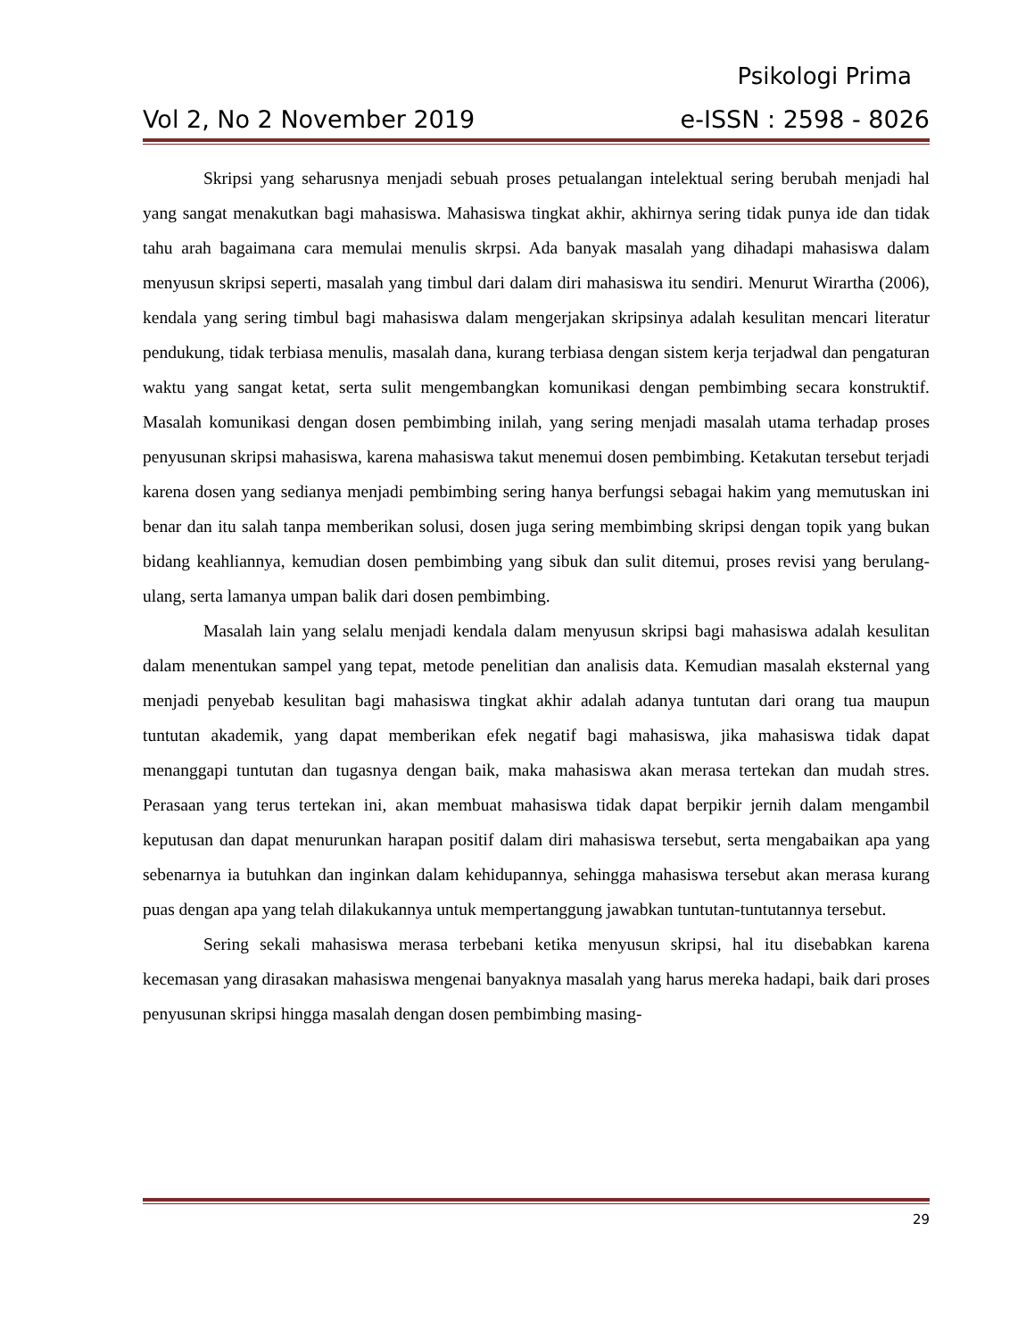Psikologi Prima
Vol 2, No 2 November 2019 e-ISSN : 2598 - 8026
Skripsi yang seharusnya menjadi sebuah proses petualangan intelektual sering berubah menjadi hal yang sangat menakutkan bagi mahasiswa. Mahasiswa tingkat akhir, akhirnya sering tidak punya ide dan tidak tahu arah bagaimana cara memulai menulis skrpsi. Ada banyak masalah yang dihadapi mahasiswa dalam menyusun skripsi seperti, masalah yang timbul dari dalam diri mahasiswa itu sendiri. Menurut Wirartha (2006), kendala yang sering timbul bagi mahasiswa dalam mengerjakan skripsinya adalah kesulitan mencari literatur pendukung, tidak terbiasa menulis, masalah dana, kurang terbiasa dengan sistem kerja terjadwal dan pengaturan waktu yang sangat ketat, serta sulit mengembangkan komunikasi dengan pembimbing secara konstruktif. Masalah komunikasi dengan dosen pembimbing inilah, yang sering menjadi masalah utama terhadap proses penyusunan skripsi mahasiswa, karena mahasiswa takut menemui dosen pembimbing. Ketakutan tersebut terjadi karena dosen yang sedianya menjadi pembimbing sering hanya berfungsi sebagai hakim yang memutuskan ini benar dan itu salah tanpa memberikan solusi, dosen juga sering membimbing skripsi dengan topik yang bukan bidang keahliannya, kemudian dosen pembimbing yang sibuk dan sulit ditemui, proses revisi yang berulang-ulang, serta lamanya umpan balik dari dosen pembimbing.
Masalah lain yang selalu menjadi kendala dalam menyusun skripsi bagi mahasiswa adalah kesulitan dalam menentukan sampel yang tepat, metode penelitian dan analisis data. Kemudian masalah eksternal yang menjadi penyebab kesulitan bagi mahasiswa tingkat akhir adalah adanya tuntutan dari orang tua maupun tuntutan akademik, yang dapat memberikan efek negatif bagi mahasiswa, jika mahasiswa tidak dapat menanggapi tuntutan dan tugasnya dengan baik, maka mahasiswa akan merasa tertekan dan mudah stres. Perasaan yang terus tertekan ini, akan membuat mahasiswa tidak dapat berpikir jernih dalam mengambil keputusan dan dapat menurunkan harapan positif dalam diri mahasiswa tersebut, serta mengabaikan apa yang sebenarnya ia butuhkan dan inginkan dalam kehidupannya, sehingga mahasiswa tersebut akan merasa kurang puas dengan apa yang telah dilakukannya untuk mempertanggung jawabkan tuntutan-tuntutannya tersebut.
Sering sekali mahasiswa merasa terbebani ketika menyusun skripsi, hal itu disebabkan karena kecemasan yang dirasakan mahasiswa mengenai banyaknya masalah yang harus mereka hadapi, baik dari proses penyusunan skripsi hingga masalah dengan dosen pembimbing masing-
29